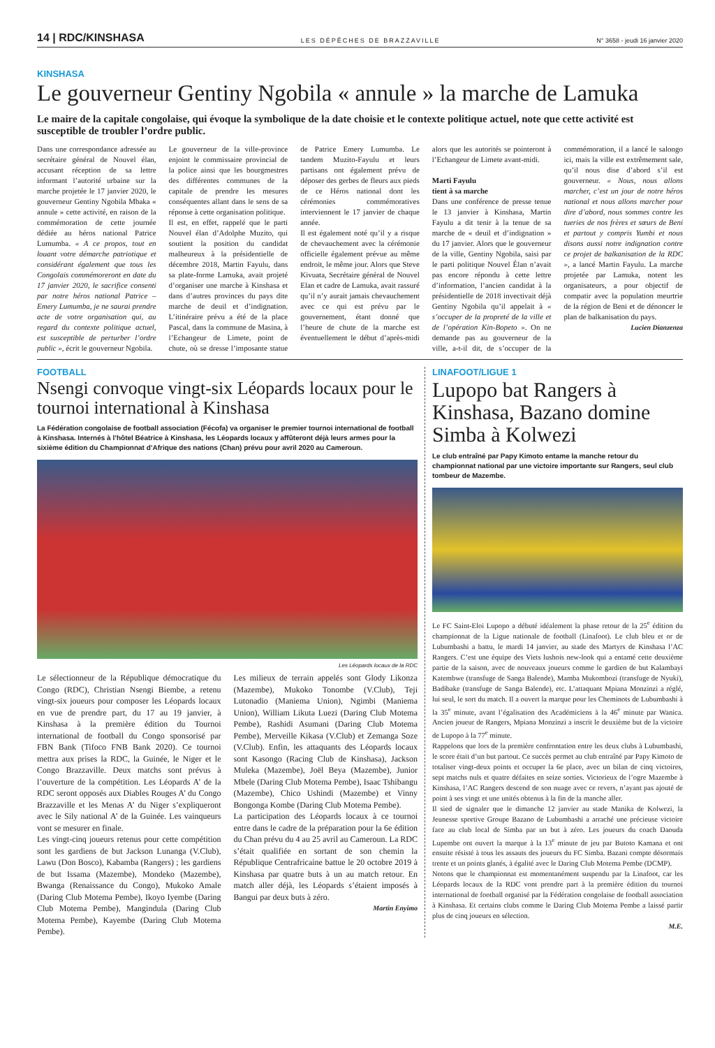14 | RDC/KINSHASA LES DÉPÊCHES DE BRAZZAVILLE N° 3658 - jeudi 16 janvier 2020
KINSHASA
Le gouverneur Gentiny Ngobila « annule » la marche de Lamuka
Le maire de la capitale congolaise, qui évoque la symbolique de la date choisie et le contexte politique actuel, note que cette activité est susceptible de troubler l’ordre public.
Dans une correspondance adressée au secrétaire général de Nouvel élan, accusant réception de sa lettre informant l’autorité urbaine sur la marche projetée le 17 janvier 2020, le gouverneur Gentiny Ngobila Mbaka « annule » cette activité, en raison de la commémoration de cette journée dédiée au héros national Patrice Lumumba. « A ce propos, tout en louant votre démarche patriotique et considérant également que tous les Congolais commémoreront en date du 17 janvier 2020, le sacrifice consenti par notre héros national Patrice –Emery Lumumba, je ne saurai prendre acte de votre organisation qui, au regard du contexte politique actuel, est susceptible de perturber l’ordre public », écrit le gouverneur Ngobila.
Le gouverneur de la ville-province enjoint le commissaire provincial de la police ainsi que les bourgmestres des différentes communes de la capitale de prendre les mesures conséquentes allant dans le sens de sa réponse à cette organisation politique.
Il est, en effet, rappelé que le parti Nouvel élan d’Adolphe Muzito, qui soutient la position du candidat malheureux à la présidentielle de décembre 2018, Martin Fayulu, dans sa plate-forme Lamuka, avait projeté d’organiser une marche à Kinshasa et dans d’autres provinces du pays dite marche de deuil et d’indignation. L’itinéraire prévu a été de la place Pascal, dans la commune de Masina, à l’Echangeur de Limete, point de chute, où se dresse l’imposante statue de Patrice Emery Lumumba. Le tandem Muzito-Fayulu et leurs partisans ont également prévu de déposer des gerbes de fleurs aux pieds de ce Héros national dont les cérémonies commémoratives interviennent le 17 janvier de chaque année.
Il est également noté qu’il y a risque de chevauchement avec la cérémonie officielle également prévue au même endroit, le même jour. Alors que Steve Kivuata, Secrétaire général de Nouvel Elan et cadre de Lamuka, avait rassuré qu’il n’y aurait jamais chevauchement avec ce qui est prévu par le gouvernement, étant donné que l’heure de chute de la marche est éventuellement le début d’après-midi alors que les autorités se pointeront à l’Echangeur de Limete avant-midi.
Marti Fayulu
tient à sa marche
Dans une conférence de presse tenue le 13 janvier à Kinshasa, Martin Fayulu a dit tenir à la tenue de sa marche de « deuil et d’indignation » du 17 janvier. Alors que le gouverneur de la ville, Gentiny Ngobila, saisi par le parti politique Nouvel Élan n’avait pas encore répondu à cette lettre d’information, l’ancien candidat à la présidentielle de 2018 invectivait déjà Gentiny Ngobila qu’il appelait à « s’occuper de la propreté de la ville et de l’opération Kin-Bopeto ». On ne demande pas au gouverneur de la ville, a-t-il dit, de s’occuper de la commémoration, il a lancé le salongo ici, mais la ville est extrêmement sale, qu’il nous dise d’abord s’il est gouverneur. « Nous, nous allons marcher, c’est un jour de notre héros national et nous allons marcher pour dire d’abord, nous sommes contre les tueries de nos frères et sœurs de Beni et partout y compris Yumbi et nous disons aussi notre indignation contre ce projet de balkanisation de la RDC », a lancé Martin Fayulu. La marche projetée par Lamuka, notent les organisateurs, a pour objectif de compatir avec la population meurtrie de la région de Beni et de dénoncer le plan de balkanisation du pays.
Lucien Dianzenza
FOOTBALL
Nsengi convoque vingt-six Léopards locaux pour le tournoi international à Kinshasa
La Fédération congolaise de football association (Fécofa) va organiser le premier tournoi international de football à Kinshasa. Internés à l’hôtel Béatrice à Kinshasa, les Léopards locaux y affûteront déjà leurs armes pour la sixième édition du Championnat d’Afrique des nations (Chan) prévu pour avril 2020 au Cameroun.
Les Léopards locaux de la RDC
Le sélectionneur de la République démocratique du Congo (RDC), Christian Nsengi Biembe, a retenu vingt-six joueurs pour composer les Léopards locaux en vue de prendre part, du 17 au 19 janvier, à Kinshasa à la première édition du Tournoi international de football du Congo sponsorisé par FBN Bank (Tifoco FNB Bank 2020). Ce tournoi mettra aux prises la RDC, la Guinée, le Niger et le Congo Brazzaville. Deux matchs sont prévus à l’ouverture de la compétition. Les Léopards A’ de la RDC seront opposés aux Diables Rouges A’ du Congo Brazzaville et les Menas A’ du Niger s’expliqueront avec le Sily national A’ de la Guinée. Les vainqueurs vont se mesurer en finale.
Les vingt-cinq joueurs retenus pour cette compétition sont les gardiens de but Jackson Lunanga (V.Club), Lawu (Don Bosco), Kabamba (Rangers) ; les gardiens de but Issama (Mazembe), Mondeko (Mazembe), Bwanga (Renaissance du Congo), Mukoko Amale (Daring Club Motema Pembe), Ikoyo Iyembe (Daring Club Motema Pembe), Mangindula (Daring Club Motema Pembe), Kayembe (Daring Club Motema Pembe).
Les milieux de terrain appelés sont Glody Likonza (Mazembe), Mukoko Tonombe (V.Club), Teji Lutonadio (Maniema Union), Ngimbi (Maniema Union), William Likuta Luezi (Daring Club Motema Pembe), Rashidi Asumani (Daring Club Motema Pembe), Merveille Kikasa (V.Club) et Zemanga Soze (V.Club). Enfin, les attaquants des Léopards locaux sont Kasongo (Racing Club de Kinshasa), Jackson Muleka (Mazembe), Joël Beya (Mazembe), Junior Mbele (Daring Club Motema Pembe), Isaac Tshibangu (Mazembe), Chico Ushindi (Mazembe) et Vinny Bongonga Kombe (Daring Club Motema Pembe).
La participation des Léopards locaux à ce tournoi entre dans le cadre de la préparation pour la 6e édition du Chan prévu du 4 au 25 avril au Cameroun. La RDC s’était qualifiée en sortant de son chemin la République Centrafricaine battue le 20 octobre 2019 à Kinshasa par quatre buts à un au match retour. En match aller déjà, les Léopards s’étaient imposés à Bangui par deux buts à zéro.
Martin Enyimo
LINAFOOT/LIGUE 1
Lupopo bat Rangers à Kinshasa, Bazano domine Simba à Kolwezi
Le club entraîné par Papy Kimoto entame la manche retour du championnat national par une victoire importante sur Rangers, seul club tombeur de Mazembe.
Le FC Saint-Eloi Lupopo a débuté idéalement la phase retour de la 25<sup>e</sup> édition du championnat de la Ligue nationale de football (Linafoot). Le club bleu et or de Lubumbashi a battu, le mardi 14 janvier, au stade des Martyrs de Kinshasa l’AC Rangers. C’est une équipe des Viets lushois new-look qui a entamé cette deuxième partie de la saison, avec de nouveaux joueurs comme le gardien de but Kalambayi Katembwe (transfuge de Sanga Balende), Mamba Mukombozi (transfuge de Nyuki), Badibake (transfuge de Sanga Balende), etc. L’attaquant Mpiana Monzinzi a réglé, lui seul, le sort du match. Il a ouvert la marque pour les Cheminots de Lubumbashi à la 35<sup>e</sup> minute, avant l’égalisation des Académiciens à la 46<sup>e</sup> minute par Wanica. Ancien joueur de Rangers, Mpiana Monzinzi a inscrit le deuxième but de la victoire de Lupopo à la 77<sup>e</sup> minute.
Rappelons que lors de la première confrontation entre les deux clubs à Lubumbashi, le score était d’un but partout. Ce succès permet au club entraîné par Papy Kimoto de totaliser vingt-deux points et occuper la 6e place, avec un bilan de cinq victoires, sept matchs nuls et quatre défaites en seize sorties. Victorieux de l’ogre Mazembe à Kinshasa, l’AC Rangers descend de son nuage avec ce revers, n’ayant pas ajouté de point à ses vingt et une unités obtenus à la fin de la manche aller.
Il sied de signaler que le dimanche 12 janvier au stade Manika de Kolwezi, la Jeunesse sportive Groupe Bazano de Lubumbashi a arraché une précieuse victoire face au club local de Simba par un but à zéro. Les joueurs du coach Daouda Lupembe ont ouvert la marque à la 13<sup>e</sup> minute de jeu par Butoto Kamana et ont ensuite résisté à tous les assauts des joueurs du FC Simba. Bazani compte désormais trente et un points glanés, à égalité avec le Daring Club Motema Pembe (DCMP).
Notons que le championnat est momentanément suspendu par la Linafoot, car les Léopards locaux de la RDC vont prendre part à la première édition du tournoi international de football organisé par la Fédération congolaise de football association à Kinshasa. Et certains clubs comme le Daring Club Motema Pembe a laissé partir plus de cinq joueurs en sélection.
M.E.